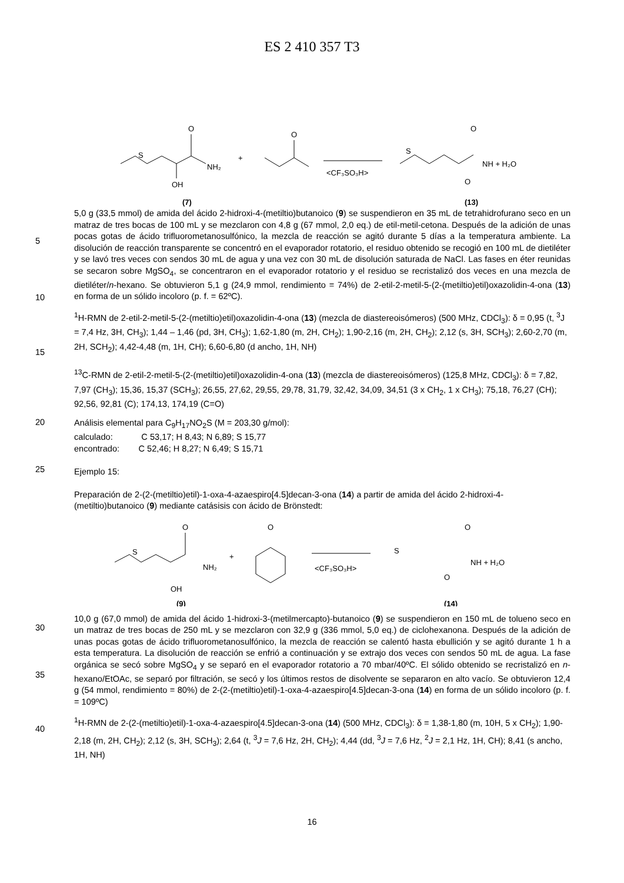ES 2 410 357 T3
S
O
NH₂
OH
(7)
+
O
<CF₃SO₃H>
S
O
NH + H₂O
O
(13)
5
10
5,0 g (33,5 mmol) de amida del ácido 2-hidroxi-4-(metiltio)butanoico (9) se suspendieron en 35 mL de tetrahidrofurano seco en un matraz de tres bocas de 100 mL y se mezclaron con 4,8 g (67 mmol, 2,0 eq.) de etil-metil-cetona. Después de la adición de unas pocas gotas de ácido trifluorometanosulfónico, la mezcla de reacción se agitó durante 5 días a la temperatura ambiente. La disolución de reacción transparente se concentró en el evaporador rotatorio, el residuo obtenido se recogió en 100 mL de dietiléter y se lavó tres veces con sendos 30 mL de agua y una vez con 30 mL de disolución saturada de NaCl. Las fases en éter reunidas se secaron sobre MgSO<sub>4</sub>, se concentraron en el evaporador rotatorio y el residuo se recristalizó dos veces en una mezcla de dietiléter/n-hexano. Se obtuvieron 5,1 g (24,9 mmol, rendimiento = 74%) de 2-etil-2-metil-5-(2-(metiltio)etil)oxazolidin-4-ona (13) en forma de un sólido incoloro (p. f. = 62ºC).
15
<sup>1</sup>H-RMN de 2-etil-2-metil-5-(2-(metiltio)etil)oxazolidin-4-ona (13) (mezcla de diastereoisómeros) (500 MHz, CDCl<sub>3</sub>): δ = 0,95 (t, <sup>3</sup>J = 7,4 Hz, 3H, CH<sub>3</sub>); 1,44 – 1,46 (pd, 3H, CH<sub>3</sub>); 1,62-1,80 (m, 2H, CH<sub>2</sub>); 1,90-2,16 (m, 2H, CH<sub>2</sub>); 2,12 (s, 3H, SCH<sub>3</sub>); 2,60-2,70 (m, 2H, SCH<sub>2</sub>); 4,42-4,48 (m, 1H, CH); 6,60-6,80 (d ancho, 1H, NH)
<sup>13</sup>C-RMN de 2-etil-2-metil-5-(2-(metiltio)etil)oxazolidin-4-ona (13) (mezcla de diastereoisómeros) (125,8 MHz, CDCl<sub>3</sub>): δ = 7,82, 7,97 (CH<sub>3</sub>); 15,36, 15,37 (SCH<sub>3</sub>); 26,55, 27,62, 29,55, 29,78, 31,79, 32,42, 34,09, 34,51 (3 x CH<sub>2</sub>, 1 x CH<sub>3</sub>); 75,18, 76,27 (CH); 92,56, 92,81 (C); 174,13, 174,19 (C=O)
20
25
Análisis elemental para C<sub>9</sub>H<sub>17</sub>NO<sub>2</sub>S (M = 203,30 g/mol):
calculado: C 53,17; H 8,43; N 6,89; S 15,77
encontrado: C 52,46; H 8,27; N 6,49; S 15,71
Ejemplo 15:
Preparación de 2-(2-(metiltio)etil)-1-oxa-4-azaespiro[4.5]decan-3-ona (14) a partir de amida del ácido 2-hidroxi-4-(metiltio)butanoico (9) mediante catásisis con ácido de Brönstedt:
S
O
NH₂
OH
(9)
+
O
<CF₃SO₃H>
S
O
NH + H₂O
O
(14)
30
35
10,0 g (67,0 mmol) de amida del ácido 1-hidroxi-3-(metilmercapto)-butanoico (9) se suspendieron en 150 mL de tolueno seco en un matraz de tres bocas de 250 mL y se mezclaron con 32,9 g (336 mmol, 5,0 eq.) de ciclohexanona. Después de la adición de unas pocas gotas de ácido trifluorometanosulfónico, la mezcla de reacción se calentó hasta ebullición y se agitó durante 1 h a esta temperatura. La disolución de reacción se enfrió a continuación y se extrajo dos veces con sendos 50 mL de agua. La fase orgánica se secó sobre MgSO<sub>4</sub> y se separó en el evaporador rotatorio a 70 mbar/40ºC. El sólido obtenido se recristalizó en n-hexano/EtOAc, se separó por filtración, se secó y los últimos restos de disolvente se separaron en alto vacío. Se obtuvieron 12,4 g (54 mmol, rendimiento = 80%) de 2-(2-(metiltio)etil)-1-oxa-4-azaespiro[4.5]decan-3-ona (14) en forma de un sólido incoloro (p. f. = 109ºC)
40
<sup>1</sup>H-RMN de 2-(2-(metiltio)etil)-1-oxa-4-azaespiro[4.5]decan-3-ona (14) (500 MHz, CDCl<sub>3</sub>): δ = 1,38-1,80 (m, 10H, 5 x CH<sub>2</sub>); 1,90-2,18 (m, 2H, CH<sub>2</sub>); 2,12 (s, 3H, SCH<sub>3</sub>); 2,64 (t, <sup>3</sup>J = 7,6 Hz, 2H, CH<sub>2</sub>); 4,44 (dd, <sup>3</sup>J = 7,6 Hz, <sup>2</sup>J = 2,1 Hz, 1H, CH); 8,41 (s ancho, 1H, NH)
16